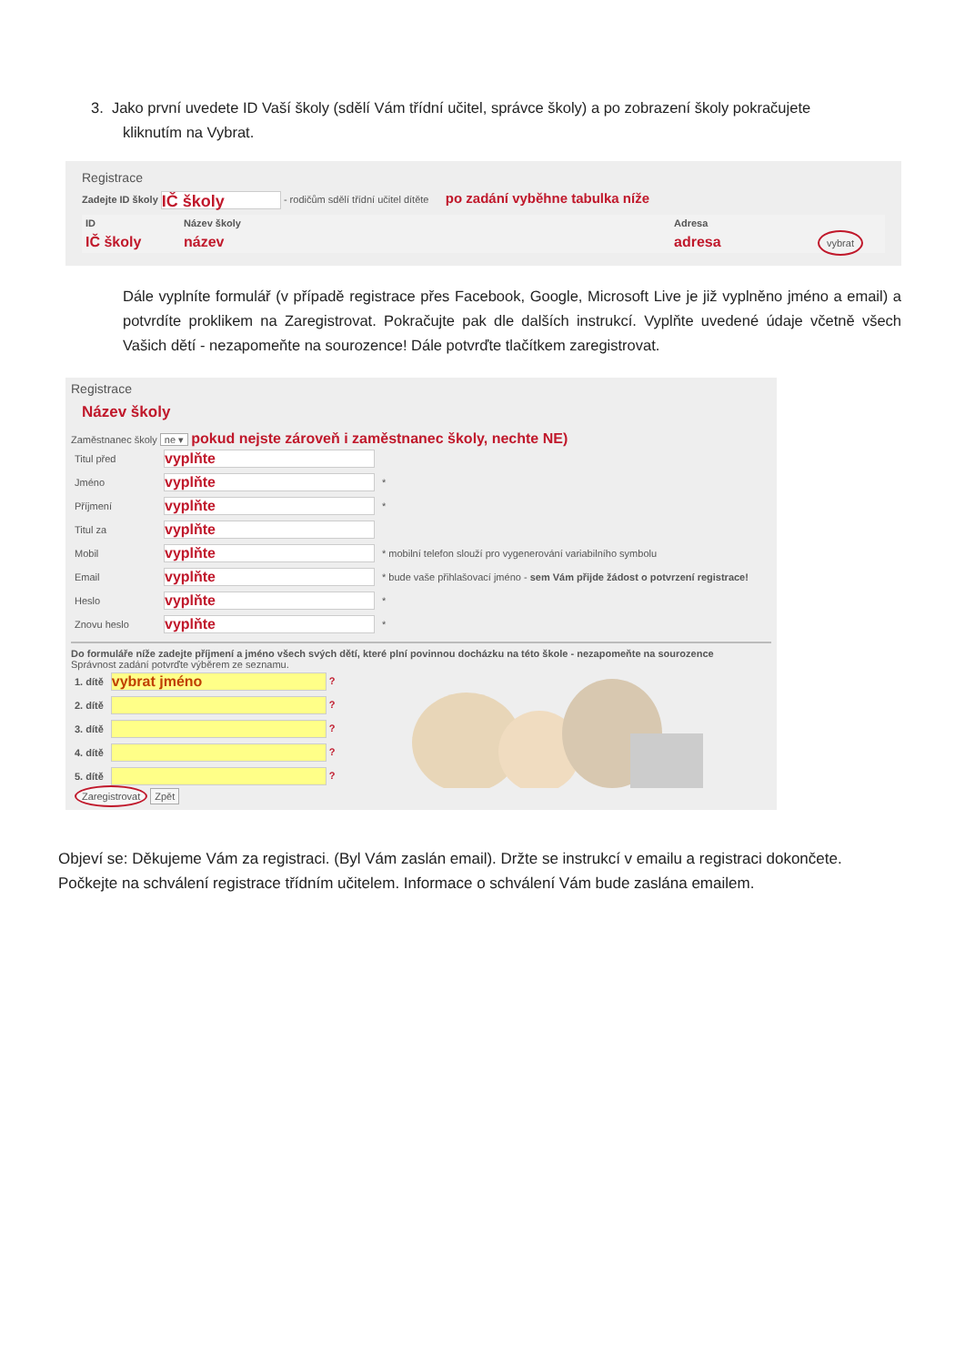3. Jako první uvedete ID Vaší školy (sdělí Vám třídní učitel, správce školy) a po zobrazení školy pokračujete
kliknutím na Vybrat.
Registrace
Zadejte ID školy IČ školy - rodičům sdělí třídní učitel dítěte po zadání vyběhne tabulka níže
| ID | Název školy | Adresa | |
| --- | --- | --- | --- |
| IČ školy | název | adresa | vybrat |
Dále vyplníte formulář (v případě registrace přes Facebook, Google, Microsoft Live je již vyplněno jméno a email) a potvrdíte proklikem na Zaregistrovat. Pokračujte pak dle dalších instrukcí. Vyplňte uvedené údaje včetně všech Vašich dětí - nezapomeňte na sourozence! Dále potvrďte tlačítkem zaregistrovat.
Registrace
Název školy
Zaměstnanec školy ne ▾ pokud nejste zároveň i zaměstnanec školy, nechte NE)
| Titul před | vyplňte | |
| Jméno | vyplňte | * |
| Příjmení | vyplňte | * |
| Titul za | vyplňte | |
| Mobil | vyplňte | * mobilní telefon slouží pro vygenerování variabilního symbolu |
| Email | vyplňte | * bude vaše přihlašovací jméno - sem Vám přijde žádost o potvrzení registrace! |
| Heslo | vyplňte | * |
| Znovu heslo | vyplňte | * |
Do formuláře níže zadejte příjmení a jméno všech svých dětí, které plní povinnou docházku na této škole - nezapomeňte na sourozence
Správnost zadání potvrďte výběrem ze seznamu.
| 1. dítě | vybrat jméno ? |
| 2. dítě | ? |
| 3. dítě | ? |
| 4. dítě | ? |
| 5. dítě | ? |
| Zaregistrovat Zpět | |
Objeví se: Děkujeme Vám za registraci. (Byl Vám zaslán email). Držte se instrukcí v emailu a registraci dokončete. Počkejte na schválení registrace třídním učitelem. Informace o schválení Vám bude zaslána emailem.